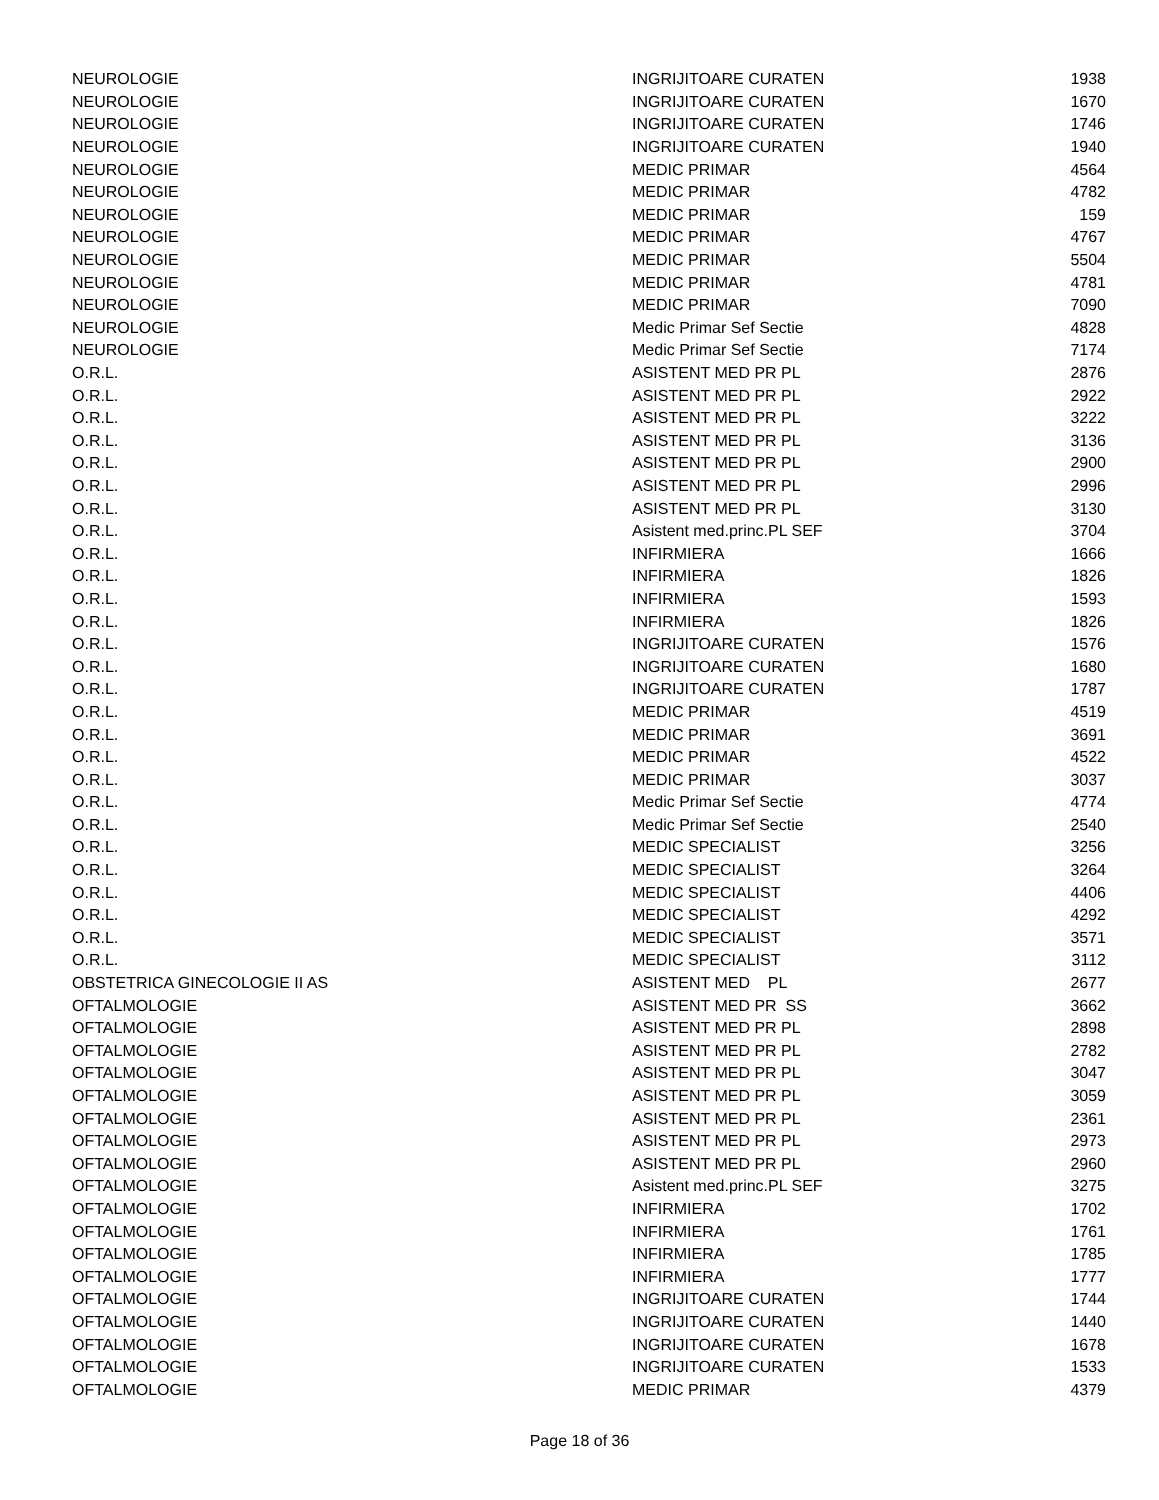| NEUROLOGIE | INGRIJITOARE CURATEN | 1938 |
| NEUROLOGIE | INGRIJITOARE CURATEN | 1670 |
| NEUROLOGIE | INGRIJITOARE CURATEN | 1746 |
| NEUROLOGIE | INGRIJITOARE CURATEN | 1940 |
| NEUROLOGIE | MEDIC PRIMAR | 4564 |
| NEUROLOGIE | MEDIC PRIMAR | 4782 |
| NEUROLOGIE | MEDIC PRIMAR | 159 |
| NEUROLOGIE | MEDIC PRIMAR | 4767 |
| NEUROLOGIE | MEDIC PRIMAR | 5504 |
| NEUROLOGIE | MEDIC PRIMAR | 4781 |
| NEUROLOGIE | MEDIC PRIMAR | 7090 |
| NEUROLOGIE | Medic Primar Sef Sectie | 4828 |
| NEUROLOGIE | Medic Primar Sef Sectie | 7174 |
| O.R.L. | ASISTENT MED PR PL | 2876 |
| O.R.L. | ASISTENT MED PR PL | 2922 |
| O.R.L. | ASISTENT MED PR PL | 3222 |
| O.R.L. | ASISTENT MED PR PL | 3136 |
| O.R.L. | ASISTENT MED PR PL | 2900 |
| O.R.L. | ASISTENT MED PR PL | 2996 |
| O.R.L. | ASISTENT MED PR PL | 3130 |
| O.R.L. | Asistent med.princ.PL SEF | 3704 |
| O.R.L. | INFIRMIERA | 1666 |
| O.R.L. | INFIRMIERA | 1826 |
| O.R.L. | INFIRMIERA | 1593 |
| O.R.L. | INFIRMIERA | 1826 |
| O.R.L. | INGRIJITOARE CURATEN | 1576 |
| O.R.L. | INGRIJITOARE CURATEN | 1680 |
| O.R.L. | INGRIJITOARE CURATEN | 1787 |
| O.R.L. | MEDIC PRIMAR | 4519 |
| O.R.L. | MEDIC PRIMAR | 3691 |
| O.R.L. | MEDIC PRIMAR | 4522 |
| O.R.L. | MEDIC PRIMAR | 3037 |
| O.R.L. | Medic Primar Sef Sectie | 4774 |
| O.R.L. | Medic Primar Sef Sectie | 2540 |
| O.R.L. | MEDIC SPECIALIST | 3256 |
| O.R.L. | MEDIC SPECIALIST | 3264 |
| O.R.L. | MEDIC SPECIALIST | 4406 |
| O.R.L. | MEDIC SPECIALIST | 4292 |
| O.R.L. | MEDIC SPECIALIST | 3571 |
| O.R.L. | MEDIC SPECIALIST | 3112 |
| OBSTETRICA GINECOLOGIE II AS | ASISTENT MED PL | 2677 |
| OFTALMOLOGIE | ASISTENT MED PR SS | 3662 |
| OFTALMOLOGIE | ASISTENT MED PR PL | 2898 |
| OFTALMOLOGIE | ASISTENT MED PR PL | 2782 |
| OFTALMOLOGIE | ASISTENT MED PR PL | 3047 |
| OFTALMOLOGIE | ASISTENT MED PR PL | 3059 |
| OFTALMOLOGIE | ASISTENT MED PR PL | 2361 |
| OFTALMOLOGIE | ASISTENT MED PR PL | 2973 |
| OFTALMOLOGIE | ASISTENT MED PR PL | 2960 |
| OFTALMOLOGIE | Asistent med.princ.PL SEF | 3275 |
| OFTALMOLOGIE | INFIRMIERA | 1702 |
| OFTALMOLOGIE | INFIRMIERA | 1761 |
| OFTALMOLOGIE | INFIRMIERA | 1785 |
| OFTALMOLOGIE | INFIRMIERA | 1777 |
| OFTALMOLOGIE | INGRIJITOARE CURATEN | 1744 |
| OFTALMOLOGIE | INGRIJITOARE CURATEN | 1440 |
| OFTALMOLOGIE | INGRIJITOARE CURATEN | 1678 |
| OFTALMOLOGIE | INGRIJITOARE CURATEN | 1533 |
| OFTALMOLOGIE | MEDIC PRIMAR | 4379 |
Page 18 of 36